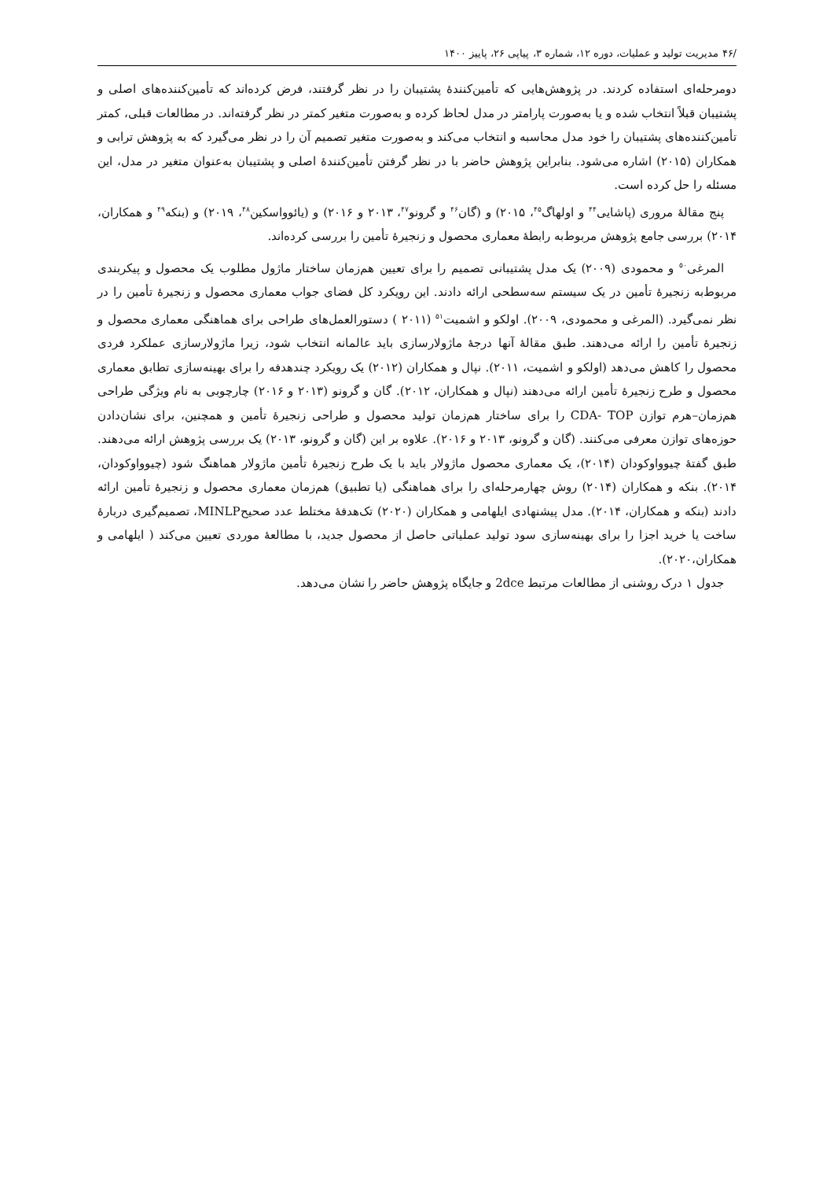/۴۶ مدیریت تولید و عملیات، دوره ۱۲، شماره ۳، پیاپی ۲۶، پاییز ۱۴۰۰
دومرحله‌ای استفاده کردند. در پژوهش‌هایی که تأمین‌کنندهٔ پشتیبان را در نظر گرفتند، فرض کرده‌اند که تأمین‌کننده‌های اصلی و پشتیبان قبلاً انتخاب شده و یا به‌صورت پارامتر در مدل لحاظ کرده و به‌صورت متغیر کمتر در نظر گرفته‌اند. در مطالعات قبلی، کمتر تأمین‌کننده‌های پشتیبان را خود مدل محاسبه و انتخاب می‌کند و به‌صورت متغیر تصمیم آن را در نظر می‌گیرد که به پژوهش ترابی و همکاران (۲۰۱۵) اشاره می‌شود. بنابراین پژوهش حاضر با در نظر گرفتن تأمین‌کنندهٔ اصلی و پشتیبان به‌عنوان متغیر در مدل، این مسئله را حل کرده است.
پنج مقالهٔ مروری (پاشایی<sup>۴۴</sup> و اولهاگ<sup>۴۵</sup>، ۲۰۱۵) و (گان<sup>۴۶</sup> و گرونو<sup>۴۷</sup>، ۲۰۱۳ و ۲۰۱۶) و (یائوواسکین<sup>۴۸</sup>، ۲۰۱۹) و (بنکه<sup>۴۹</sup> و همکاران، ۲۰۱۴) بررسی جامع پژوهش مربوط‌به رابطهٔ معماری محصول و زنجیرهٔ تأمین را بررسی کرده‌اند.
المرغی<sup>۵۰</sup> و محمودی (۲۰۰۹) یک مدل پشتیبانی تصمیم را برای تعیین هم‌زمان ساختار ماژول مطلوب یک محصول و پیکربندی مربوط‌به زنجیرهٔ تأمین در یک سیستم سه‌سطحی ارائه دادند. این رویکرد کل فضای جواب معماری محصول و زنجیرهٔ تأمین را در نظر نمی‌گیرد. (المرغی و محمودی، ۲۰۰۹). اولکو و اشمیت<sup>۵۱</sup> (۲۰۱۱ ) دستورالعمل‌های طراحی برای هماهنگی معماری محصول و زنجیرهٔ تأمین را ارائه می‌دهند. طبق مقالهٔ آنها درجهٔ ماژولارسازی باید عالمانه انتخاب شود، زیرا ماژولارسازی عملکرد فردی محصول را کاهش می‌دهد (اولکو و اشمیت، ۲۰۱۱). نپال و همکاران (۲۰۱۲) یک رویکرد چندهدفه را برای بهینه‌سازی تطابق معماری محصول و طرح زنجیرهٔ تأمین ارائه می‌دهند (نپال و همکاران، ۲۰۱۲). گان و گرونو (۲۰۱۳ و ۲۰۱۶) چارچوبی به نام ویژگی طراحی هم‌زمان–هرم توازن CDA- TOP را برای ساختار هم‌زمان تولید محصول و طراحی زنجیرهٔ تأمین و همچنین، برای نشان‌دادن حوزه‌های توازن معرفی می‌کنند. (گان و گرونو، ۲۰۱۳ و ۲۰۱۶). علاوه بر این (گان و گرونو، ۲۰۱۳) یک بررسی پژوهش ارائه می‌دهند. طبق گفتهٔ چیوواوکودان (۲۰۱۴)، یک معماری محصول ماژولار باید با یک طرح زنجیرهٔ تأمین ماژولار هماهنگ شود (چیوواوکودان، ۲۰۱۴). بنکه و همکاران (۲۰۱۴) روش چهارمرحله‌ای را برای هماهنگی (یا تطبیق) هم‌زمان معماری محصول و زنجیرهٔ تأمین ارائه دادند (بنکه و همکاران، ۲۰۱۴). مدل پیشنهادی ایلهامی و همکاران (۲۰۲۰) تک‌هدفهٔ مختلط عدد صحیحMINLP، تصمیم‌گیری دربارهٔ ساخت یا خرید اجزا را برای بهینه‌سازی سود تولید عملیاتی حاصل از محصول جدید، با مطالعهٔ موردی تعیین می‌کند ( ایلهامی و همکاران،۲۰۲۰).
جدول ۱ درک روشنی از مطالعات مرتبط 2dce و جایگاه پژوهش حاضر را نشان می‌دهد.